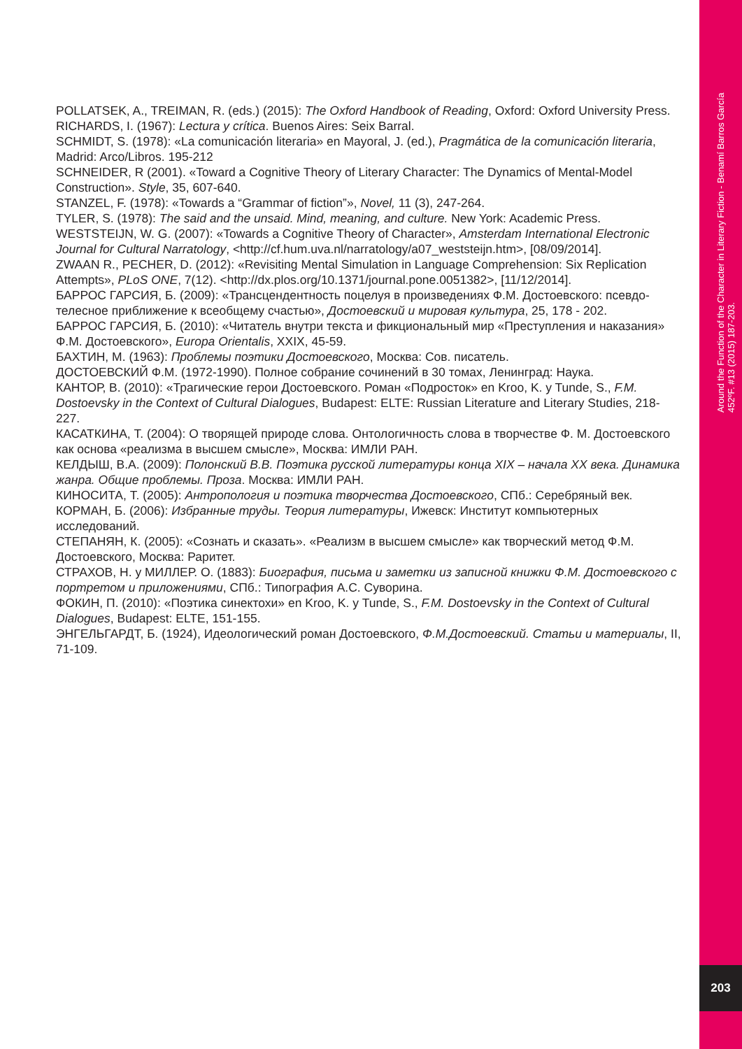Around the Function of the Character in Literary Fiction - Benamí Barros García
452ºF. #13 (2015) 187-203.
203
POLLATSEK, A., TREIMAN, R. (eds.) (2015): The Oxford Handbook of Reading, Oxford: Oxford University Press.
RICHARDS, I. (1967): Lectura y crítica. Buenos Aires: Seix Barral.
SCHMIDT, S. (1978): «La comunicación literaria» en Mayoral, J. (ed.), Pragmática de la comunicación literaria, Madrid: Arco/Libros. 195-212
SCHNEIDER, R (2001). «Toward a Cognitive Theory of Literary Character: The Dynamics of Mental-Model Construction». Style, 35, 607-640.
STANZEL, F. (1978): «Towards a “Grammar of fiction”», Novel, 11 (3), 247-264.
TYLER, S. (1978): The said and the unsaid. Mind, meaning, and culture. New York: Academic Press.
WESTSTEIJN, W. G. (2007): «Towards a Cognitive Theory of Character», Amsterdam International Electronic Journal for Cultural Narratology, <http://cf.hum.uva.nl/narratology/a07_weststeijn.htm>, [08/09/2014].
ZWAAN R., PECHER, D. (2012): «Revisiting Mental Simulation in Language Comprehension: Six Replication Attempts», PLoS ONE, 7(12). <http://dx.plos.org/10.1371/journal.pone.0051382>, [11/12/2014].
БАРРОС ГАРСИЯ, Б. (2009): «Трансцендентность поцелуя в произведениях Ф.М. Достоевского: псевдо-телесное приближение к всеобщему счастью», Достоевский и мировая культура, 25, 178 - 202.
БАРРОС ГАРСИЯ, Б. (2010): «Читатель внутри текста и фикциональный мир «Преступления и наказания» Ф.М. Достоевского», Europa Orientalis, XXIX, 45-59.
БАХТИН, М. (1963): Проблемы поэтики Достоевского, Москва: Сов. писатель.
ДОСТОЕВСКИЙ Ф.М. (1972-1990). Полное собрание сочинений в 30 томах, Ленинград: Наука.
КАНТОР, В. (2010): «Трагические герои Достоевского. Роман «Подросток» en Kroo, K. y Tunde, S., F.M. Dostoevsky in the Context of Cultural Dialogues, Budapest: ELTE: Russian Literature and Literary Studies, 218-227.
КАСАТКИНА, Т. (2004): О творящей природе слова. Онтологичность слова в творчестве Ф. М. Достоевского как основа «реализма в высшем смысле», Москва: ИМЛИ РАН.
КЕЛДЫШ, В.А. (2009): Полонский В.В. Поэтика русской литературы конца XIX – начала XX века. Динамика жанра. Общие проблемы. Проза. Москва: ИМЛИ РАН.
КИНОСИТА, Т. (2005): Антропология и поэтика творчества Достоевского, СПб.: Серебряный век.
КОРМАН, Б. (2006): Избранные труды. Теория литературы, Ижевск: Институт компьютерных исследований.
СТЕПАНЯН, К. (2005): «Сознать и сказать». «Реализм в высшем смысле» как творческий метод Ф.М. Достоевского, Москва: Раритет.
СТРАХОВ, Н. y МИЛЛЕР. О. (1883): Биография, письма и заметки из записной книжки Ф.М. Достоевского с портретом и приложениями, СПб.: Типография А.С. Суворина.
ФОКИН, П. (2010): «Поэтика синектохи» en Kroo, K. y Tunde, S., F.M. Dostoevsky in the Context of Cultural Dialogues, Budapest: ELTE, 151-155.
ЭНГЕЛЬГАРДТ, Б. (1924), Идеологический роман Достоевского, Ф.М.Достоевский. Статьи и материалы, II, 71-109.